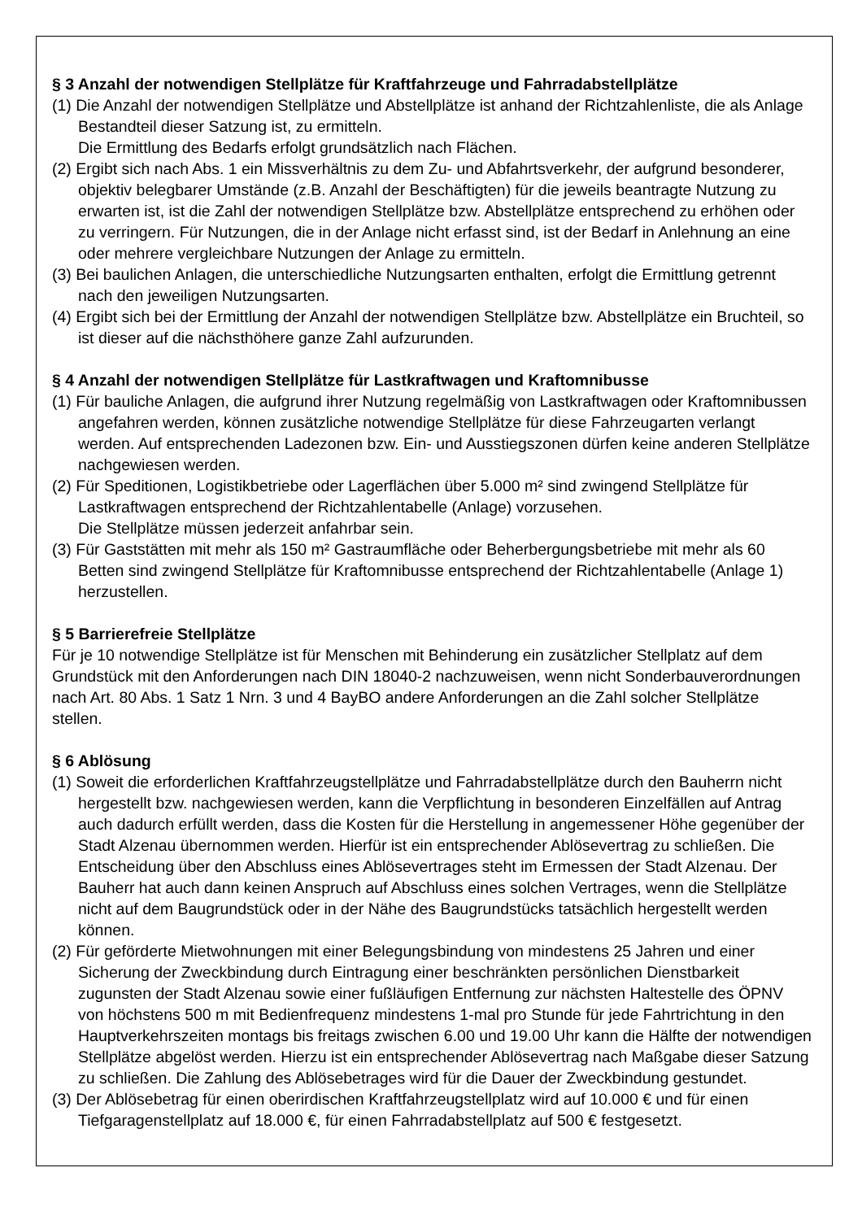§ 3 Anzahl der notwendigen Stellplätze für Kraftfahrzeuge und Fahrradabstellplätze
(1) Die Anzahl der notwendigen Stellplätze und Abstellplätze ist anhand der Richtzahlenliste, die als Anlage Bestandteil dieser Satzung ist, zu ermitteln.
Die Ermittlung des Bedarfs erfolgt grundsätzlich nach Flächen.
(2) Ergibt sich nach Abs. 1 ein Missverhältnis zu dem Zu- und Abfahrtsverkehr, der aufgrund besonderer, objektiv belegbarer Umstände (z.B. Anzahl der Beschäftigten) für die jeweils beantragte Nutzung zu erwarten ist, ist die Zahl der notwendigen Stellplätze bzw. Abstellplätze entsprechend zu erhöhen oder zu verringern. Für Nutzungen, die in der Anlage nicht erfasst sind, ist der Bedarf in Anlehnung an eine oder mehrere vergleichbare Nutzungen der Anlage zu ermitteln.
(3) Bei baulichen Anlagen, die unterschiedliche Nutzungsarten enthalten, erfolgt die Ermittlung getrennt nach den jeweiligen Nutzungsarten.
(4) Ergibt sich bei der Ermittlung der Anzahl der notwendigen Stellplätze bzw. Abstellplätze ein Bruchteil, so ist dieser auf die nächsthöhere ganze Zahl aufzurunden.
§ 4 Anzahl der notwendigen Stellplätze für Lastkraftwagen und Kraftomnibusse
(1) Für bauliche Anlagen, die aufgrund ihrer Nutzung regelmäßig von Lastkraftwagen oder Kraftomnibussen angefahren werden, können zusätzliche notwendige Stellplätze für diese Fahrzeugarten verlangt werden. Auf entsprechenden Ladezonen bzw. Ein- und Ausstiegszonen dürfen keine anderen Stellplätze nachgewiesen werden.
(2) Für Speditionen, Logistikbetriebe oder Lagerflächen über 5.000 m² sind zwingend Stellplätze für Lastkraftwagen entsprechend der Richtzahlentabelle (Anlage) vorzusehen.
Die Stellplätze müssen jederzeit anfahrbar sein.
(3) Für Gaststätten mit mehr als 150 m² Gastraumfläche oder Beherbergungsbetriebe mit mehr als 60 Betten sind zwingend Stellplätze für Kraftomnibusse entsprechend der Richtzahlentabelle (Anlage 1) herzustellen.
§ 5 Barrierefreie Stellplätze
Für je 10 notwendige Stellplätze ist für Menschen mit Behinderung ein zusätzlicher Stellplatz auf dem Grundstück mit den Anforderungen nach DIN 18040-2 nachzuweisen, wenn nicht Sonderbauverordnungen nach Art. 80 Abs. 1 Satz 1 Nrn. 3 und 4 BayBO andere Anforderungen an die Zahl solcher Stellplätze stellen.
§ 6 Ablösung
(1) Soweit die erforderlichen Kraftfahrzeugstellplätze und Fahrradabstellplätze durch den Bauherrn nicht hergestellt bzw. nachgewiesen werden, kann die Verpflichtung in besonderen Einzelfällen auf Antrag auch dadurch erfüllt werden, dass die Kosten für die Herstellung in angemessener Höhe gegenüber der Stadt Alzenau übernommen werden. Hierfür ist ein entsprechender Ablösevertrag zu schließen. Die Entscheidung über den Abschluss eines Ablösevertrages steht im Ermessen der Stadt Alzenau. Der Bauherr hat auch dann keinen Anspruch auf Abschluss eines solchen Vertrages, wenn die Stellplätze nicht auf dem Baugrundstück oder in der Nähe des Baugrundstücks tatsächlich hergestellt werden können.
(2) Für geförderte Mietwohnungen mit einer Belegungsbindung von mindestens 25 Jahren und einer Sicherung der Zweckbindung durch Eintragung einer beschränkten persönlichen Dienstbarkeit zugunsten der Stadt Alzenau sowie einer fußläufigen Entfernung zur nächsten Haltestelle des ÖPNV von höchstens 500 m mit Bedienfrequenz mindestens 1-mal pro Stunde für jede Fahrtrichtung in den Hauptverkehrszeiten montags bis freitags zwischen 6.00 und 19.00 Uhr kann die Hälfte der notwendigen Stellplätze abgelöst werden. Hierzu ist ein entsprechender Ablösevertrag nach Maßgabe dieser Satzung zu schließen. Die Zahlung des Ablösebetrages wird für die Dauer der Zweckbindung gestundet.
(3) Der Ablösebetrag für einen oberirdischen Kraftfahrzeugstellplatz wird auf 10.000 € und für einen Tiefgaragenstellplatz auf 18.000 €, für einen Fahrradabstellplatz auf 500 € festgesetzt.